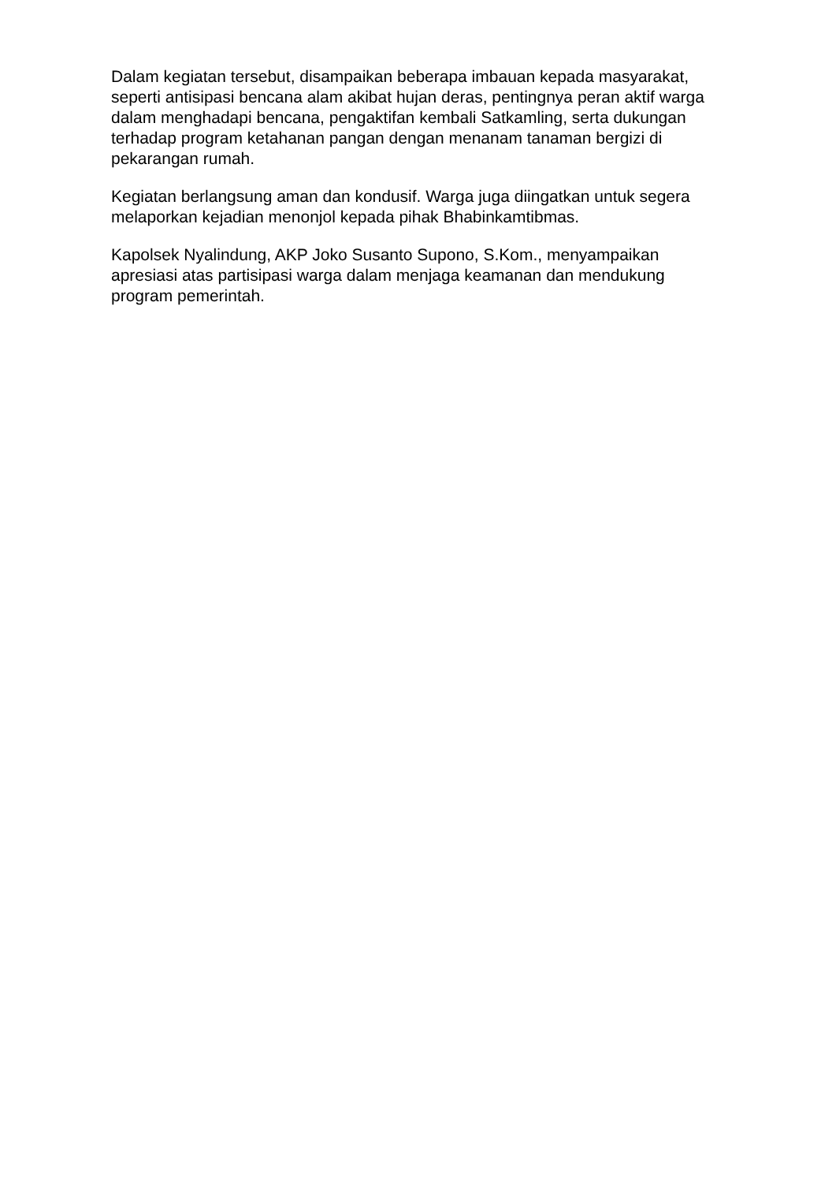Dalam kegiatan tersebut, disampaikan beberapa imbauan kepada masyarakat, seperti antisipasi bencana alam akibat hujan deras, pentingnya peran aktif warga dalam menghadapi bencana, pengaktifan kembali Satkamling, serta dukungan terhadap program ketahanan pangan dengan menanam tanaman bergizi di pekarangan rumah.
Kegiatan berlangsung aman dan kondusif. Warga juga diingatkan untuk segera melaporkan kejadian menonjol kepada pihak Bhabinkamtibmas.
Kapolsek Nyalindung, AKP Joko Susanto Supono, S.Kom., menyampaikan apresiasi atas partisipasi warga dalam menjaga keamanan dan mendukung program pemerintah.